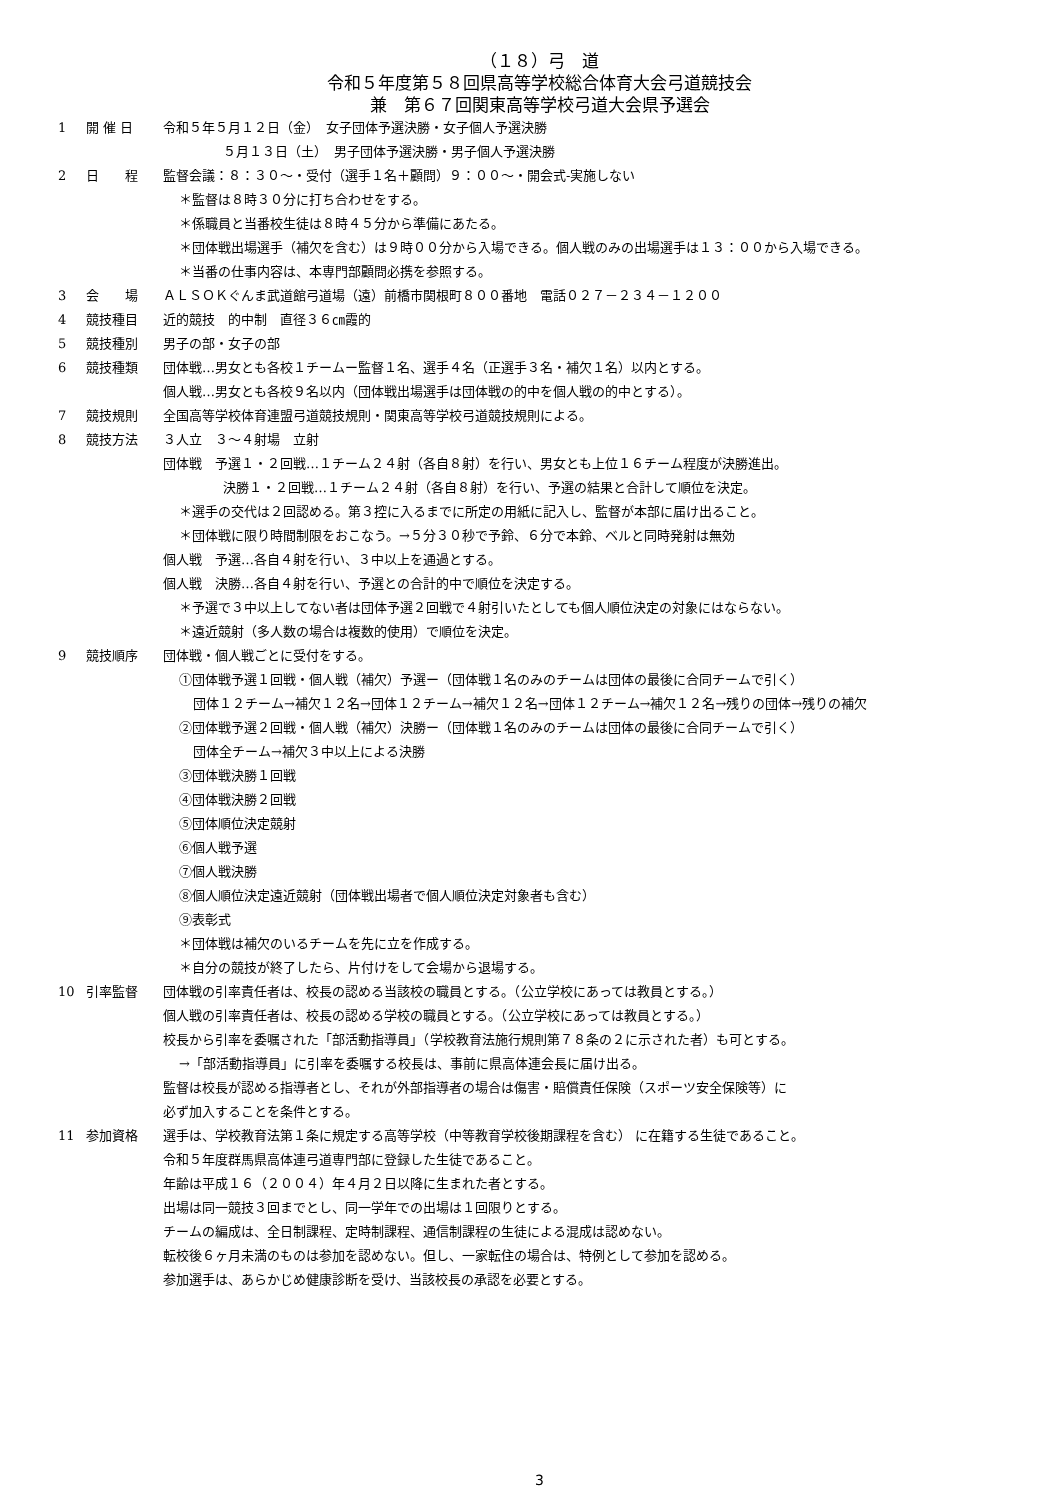（１８）弓　道
令和５年度第５８回県高等学校総合体育大会弓道競技会
兼　第６７回関東高等学校弓道大会県予選会
1 開 催 日 令和５年５月１２日（金）　女子団体予選決勝・女子個人予選決勝
５月１３日（土）　男子団体予選決勝・男子個人予選決勝
2 日　　程 監督会議：８：３０～・受付（選手１名＋顧問）９：００～・開会式-実施しない
＊監督は８時３０分に打ち合わせをする。
＊係職員と当番校生徒は８時４５分から準備にあたる。
＊団体戦出場選手（補欠を含む）は９時００分から入場できる。個人戦のみの出場選手は１３：００から入場できる。
＊当番の仕事内容は、本専門部顧問必携を参照する。
3 会　　場 ＡＬＳＯＫぐんま武道館弓道場（遠）前橋市関根町８００番地　電話０２７－２３４－１２００
4 競技種目 近的競技　的中制　直径３６㎝霞的
5 競技種別 男子の部・女子の部
6 競技種類 団体戦…男女とも各校１チームー監督１名、選手４名（正選手３名・補欠１名）以内とする。
個人戦…男女とも各校９名以内（団体戦出場選手は団体戦の的中を個人戦の的中とする）。
7 競技規則 全国高等学校体育連盟弓道競技規則・関東高等学校弓道競技規則による。
8 競技方法 ３人立　３～４射場　立射
団体戦　予選１・２回戦…１チーム２４射（各自８射）を行い、男女とも上位１６チーム程度が決勝進出。
決勝１・２回戦…１チーム２４射（各自８射）を行い、予選の結果と合計して順位を決定。
＊選手の交代は２回認める。第３控に入るまでに所定の用紙に記入し、監督が本部に届け出ること。
＊団体戦に限り時間制限をおこなう。→５分３０秒で予鈴、６分で本鈴、ベルと同時発射は無効
個人戦　予選…各自４射を行い、３中以上を通過とする。
個人戦　決勝…各自４射を行い、予選との合計的中で順位を決定する。
＊予選で３中以上してない者は団体予選２回戦で４射引いたとしても個人順位決定の対象にはならない。
＊遠近競射（多人数の場合は複数的使用）で順位を決定。
9 競技順序 団体戦・個人戦ごとに受付をする。
①団体戦予選１回戦・個人戦（補欠）予選ー（団体戦１名のみのチームは団体の最後に合同チームで引く）
団体１２チーム→補欠１２名→団体１２チーム→補欠１２名→団体１２チーム→補欠１２名→残りの団体→残りの補欠
②団体戦予選２回戦・個人戦（補欠）決勝ー（団体戦１名のみのチームは団体の最後に合同チームで引く）
団体全チーム→補欠３中以上による決勝
③団体戦決勝１回戦
④団体戦決勝２回戦
⑤団体順位決定競射
⑥個人戦予選
⑦個人戦決勝
⑧個人順位決定遠近競射（団体戦出場者で個人順位決定対象者も含む）
⑨表彰式
＊団体戦は補欠のいるチームを先に立を作成する。
＊自分の競技が終了したら、片付けをして会場から退場する。
10 引率監督 団体戦の引率責任者は、校長の認める当該校の職員とする。（公立学校にあっては教員とする。）
個人戦の引率責任者は、校長の認める学校の職員とする。（公立学校にあっては教員とする。）
校長から引率を委嘱された「部活動指導員」（学校教育法施行規則第７８条の２に示された者）も可とする。
→「部活動指導員」に引率を委嘱する校長は、事前に県高体連会長に届け出る。
監督は校長が認める指導者とし、それが外部指導者の場合は傷害・賠償責任保険（スポーツ安全保険等）に
必ず加入することを条件とする。
11 参加資格 選手は、学校教育法第１条に規定する高等学校（中等教育学校後期課程を含む） に在籍する生徒であること。
令和５年度群馬県高体連弓道専門部に登録した生徒であること。
年齢は平成１６（２００４）年４月２日以降に生まれた者とする。
出場は同一競技３回までとし、同一学年での出場は１回限りとする。
チームの編成は、全日制課程、定時制課程、通信制課程の生徒による混成は認めない。
転校後６ヶ月未満のものは参加を認めない。但し、一家転住の場合は、特例として参加を認める。
参加選手は、あらかじめ健康診断を受け、当該校長の承認を必要とする。
3